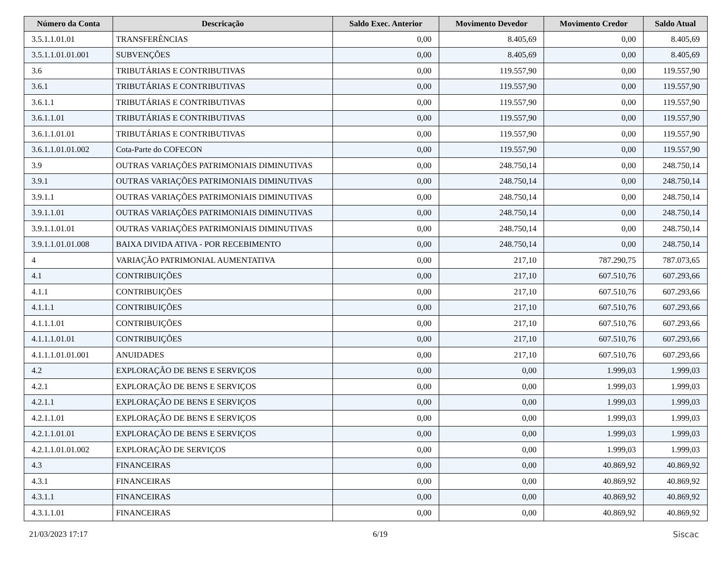| Número da Conta | Descricação | Saldo Exec. Anterior | Movimento Devedor | Movimento Credor | Saldo Atual |
| --- | --- | --- | --- | --- | --- |
| 3.5.1.1.01.01 | TRANSFERÊNCIAS | 0,00 | 8.405,69 | 0,00 | 8.405,69 |
| 3.5.1.1.01.01.001 | SUBVENÇÕES | 0,00 | 8.405,69 | 0,00 | 8.405,69 |
| 3.6 | TRIBUTÁRIAS E CONTRIBUTIVAS | 0,00 | 119.557,90 | 0,00 | 119.557,90 |
| 3.6.1 | TRIBUTÁRIAS E CONTRIBUTIVAS | 0,00 | 119.557,90 | 0,00 | 119.557,90 |
| 3.6.1.1 | TRIBUTÁRIAS E CONTRIBUTIVAS | 0,00 | 119.557,90 | 0,00 | 119.557,90 |
| 3.6.1.1.01 | TRIBUTÁRIAS E CONTRIBUTIVAS | 0,00 | 119.557,90 | 0,00 | 119.557,90 |
| 3.6.1.1.01.01 | TRIBUTÁRIAS E CONTRIBUTIVAS | 0,00 | 119.557,90 | 0,00 | 119.557,90 |
| 3.6.1.1.01.01.002 | Cota-Parte do COFECON | 0,00 | 119.557,90 | 0,00 | 119.557,90 |
| 3.9 | OUTRAS VARIAÇÕES PATRIMONIAIS DIMINUTIVAS | 0,00 | 248.750,14 | 0,00 | 248.750,14 |
| 3.9.1 | OUTRAS VARIAÇÕES PATRIMONIAIS DIMINUTIVAS | 0,00 | 248.750,14 | 0,00 | 248.750,14 |
| 3.9.1.1 | OUTRAS VARIAÇÕES PATRIMONIAIS DIMINUTIVAS | 0,00 | 248.750,14 | 0,00 | 248.750,14 |
| 3.9.1.1.01 | OUTRAS VARIAÇÕES PATRIMONIAIS DIMINUTIVAS | 0,00 | 248.750,14 | 0,00 | 248.750,14 |
| 3.9.1.1.01.01 | OUTRAS VARIAÇÕES PATRIMONIAIS DIMINUTIVAS | 0,00 | 248.750,14 | 0,00 | 248.750,14 |
| 3.9.1.1.01.01.008 | BAIXA DIVIDA ATIVA - POR RECEBIMENTO | 0,00 | 248.750,14 | 0,00 | 248.750,14 |
| 4 | VARIAÇÃO PATRIMONIAL AUMENTATIVA | 0,00 | 217,10 | 787.290,75 | 787.073,65 |
| 4.1 | CONTRIBUIÇÕES | 0,00 | 217,10 | 607.510,76 | 607.293,66 |
| 4.1.1 | CONTRIBUIÇÕES | 0,00 | 217,10 | 607.510,76 | 607.293,66 |
| 4.1.1.1 | CONTRIBUIÇÕES | 0,00 | 217,10 | 607.510,76 | 607.293,66 |
| 4.1.1.1.01 | CONTRIBUIÇÕES | 0,00 | 217,10 | 607.510,76 | 607.293,66 |
| 4.1.1.1.01.01 | CONTRIBUIÇÕES | 0,00 | 217,10 | 607.510,76 | 607.293,66 |
| 4.1.1.1.01.01.001 | ANUIDADES | 0,00 | 217,10 | 607.510,76 | 607.293,66 |
| 4.2 | EXPLORAÇÃO DE BENS E SERVIÇOS | 0,00 | 0,00 | 1.999,03 | 1.999,03 |
| 4.2.1 | EXPLORAÇÃO DE BENS E SERVIÇOS | 0,00 | 0,00 | 1.999,03 | 1.999,03 |
| 4.2.1.1 | EXPLORAÇÃO DE BENS E SERVIÇOS | 0,00 | 0,00 | 1.999,03 | 1.999,03 |
| 4.2.1.1.01 | EXPLORAÇÃO DE BENS E SERVIÇOS | 0,00 | 0,00 | 1.999,03 | 1.999,03 |
| 4.2.1.1.01.01 | EXPLORAÇÃO DE BENS E SERVIÇOS | 0,00 | 0,00 | 1.999,03 | 1.999,03 |
| 4.2.1.1.01.01.002 | EXPLORAÇÃO DE SERVIÇOS | 0,00 | 0,00 | 1.999,03 | 1.999,03 |
| 4.3 | FINANCEIRAS | 0,00 | 0,00 | 40.869,92 | 40.869,92 |
| 4.3.1 | FINANCEIRAS | 0,00 | 0,00 | 40.869,92 | 40.869,92 |
| 4.3.1.1 | FINANCEIRAS | 0,00 | 0,00 | 40.869,92 | 40.869,92 |
| 4.3.1.1.01 | FINANCEIRAS | 0,00 | 0,00 | 40.869,92 | 40.869,92 |
21/03/2023 17:17 6/19 Siscac